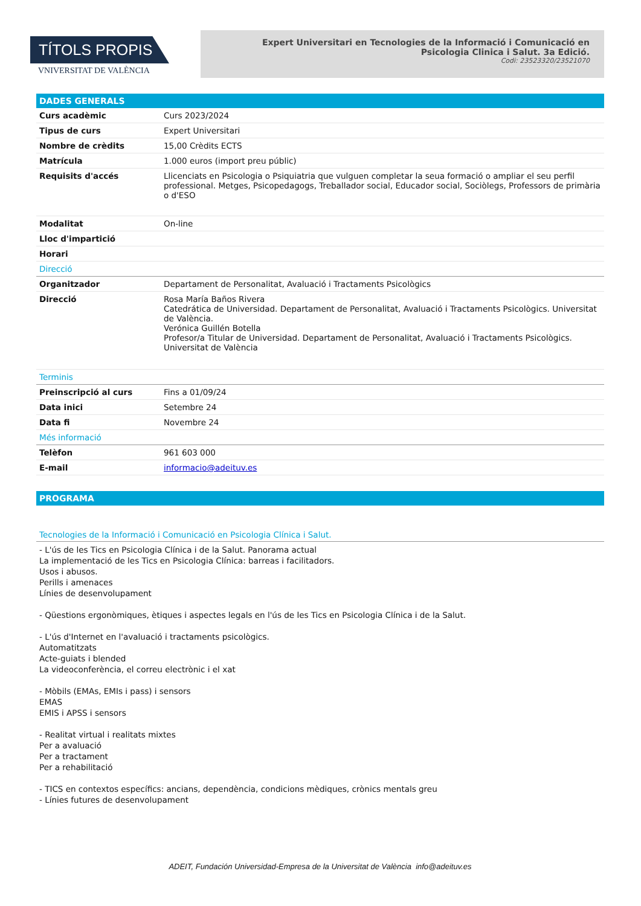TÍTOLS PROPIS
VNIVERSITAT DE VALÈNCIA
Expert Universitari en Tecnologies de la Informació i Comunicació en Psicologia Clinica i Salut. 3a Edició.
Codi: 23523320/23521070
DADES GENERALS
| Curs acadèmic | Curs 2023/2024 |
| Tipus de curs | Expert Universitari |
| Nombre de crèdits | 15,00 Crèdits ECTS |
| Matrícula | 1.000 euros (import preu públic) |
| Requisits d'accés | Llicenciats en Psicologia o Psiquiatria que vulguen completar la seua formació o ampliar el seu perfil professional. Metges, Psicopedagogs, Treballador social, Educador social, Sociòlegs, Professors de primària o d'ESO |
| Modalitat | On-line |
| Lloc d'impartició | |
| Horari | |
| Direcció | |
| Organitzador | Departament de Personalitat, Avaluació i Tractaments Psicològics |
| Direcció | Rosa María Baños Rivera Catedrática de Universidad. Departament de Personalitat, Avaluació i Tractaments Psicològics. Universitat de València. Verónica Guillén Botella Profesor/a Titular de Universidad. Departament de Personalitat, Avaluació i Tractaments Psicològics. Universitat de València |
| Terminis | |
| Preinscripció al curs | Fins a 01/09/24 |
| Data inici | Setembre 24 |
| Data fi | Novembre 24 |
| Més informació | |
| Telèfon | 961 603 000 |
| E-mail | informacio@adeituv.es |
PROGRAMA
Tecnologies de la Informació i Comunicació en Psicologia Clínica i Salut.
- L'ús de les Tics en Psicologia Clínica i de la Salut. Panorama actual
La implementació de les Tics en Psicologia Clínica: barreas i facilitadors.
Usos i abusos.
Perills i amenaces
Línies de desenvolupament
- Qüestions ergonòmiques, ètiques i aspectes legals en l'ús de les Tics en Psicologia Clínica i de la Salut.
- L'ús d'Internet en l'avaluació i tractaments psicològics.
Automatitzats
Acte-guiats i blended
La videoconferència, el correu electrònic i el xat
- Mòbils (EMAs, EMIs i pass) i sensors
EMAS
EMIS i APSS i sensors
- Realitat virtual i realitats mixtes
Per a avaluació
Per a tractament
Per a rehabilitació
- TICS en contextos específics: ancians, dependència, condicions mèdiques, crònics mentals greu
- Línies futures de desenvolupament
ADEIT, Fundación Universidad-Empresa de la Universitat de València info@adeituv.es